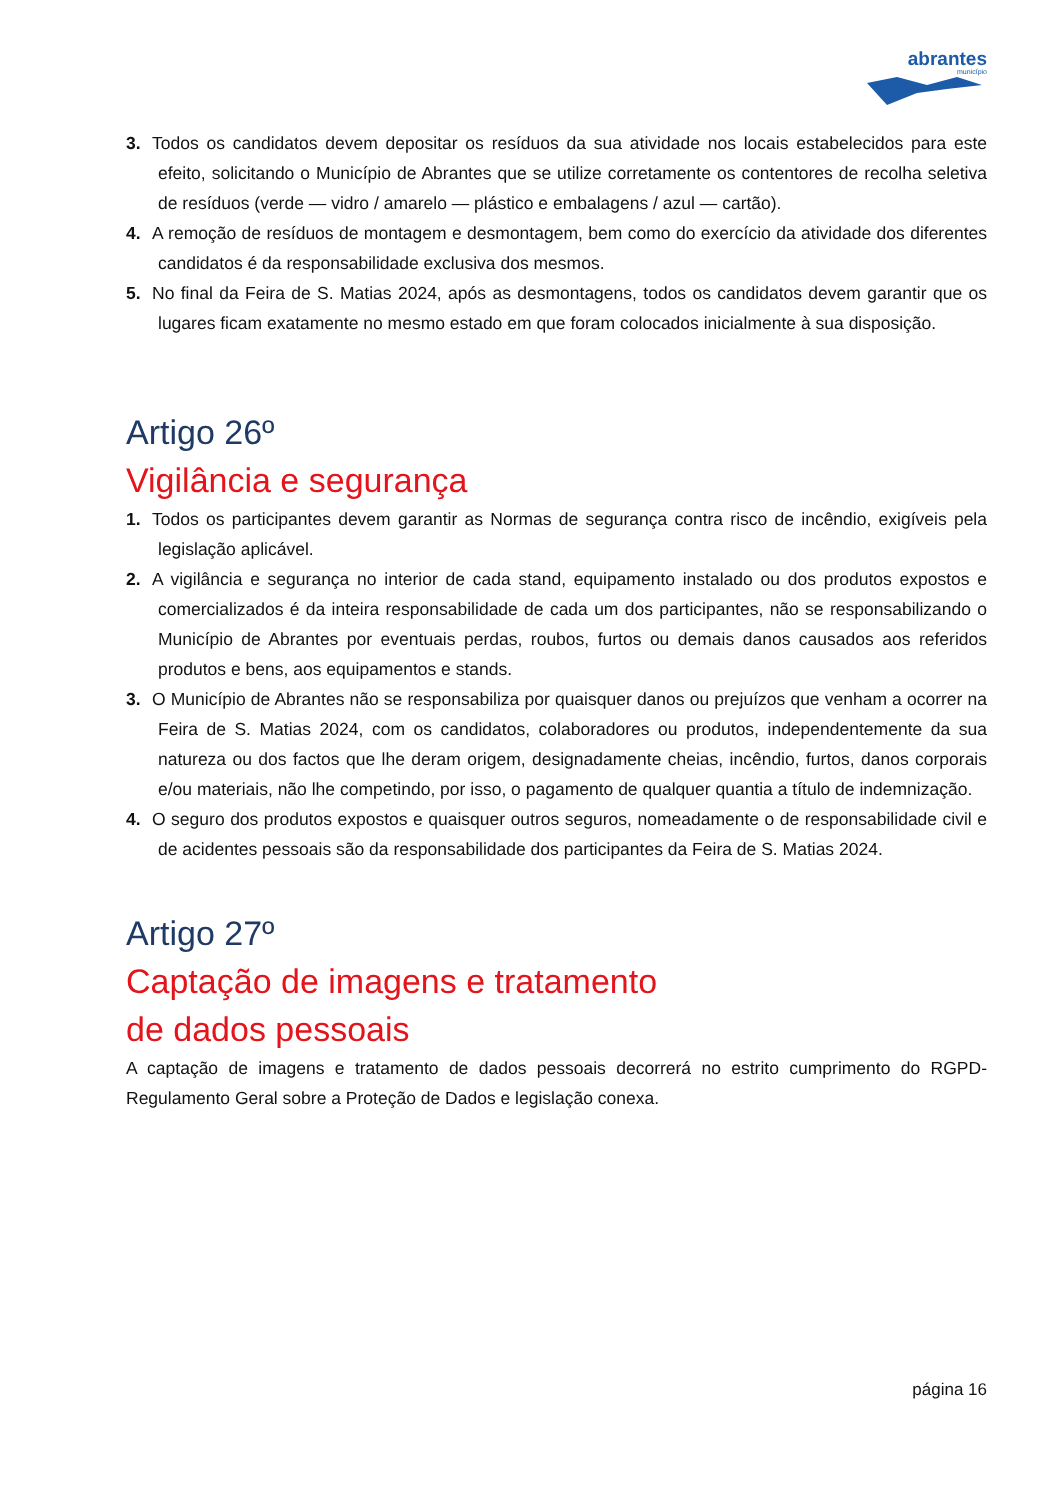abrantes
município
3. Todos os candidatos devem depositar os resíduos da sua atividade nos locais estabelecidos para este efeito, solicitando o Município de Abrantes que se utilize corretamente os contentores de recolha seletiva de resíduos (verde — vidro / amarelo — plástico e embalagens / azul — cartão).
4. A remoção de resíduos de montagem e desmontagem, bem como do exercício da atividade dos diferentes candidatos é da responsabilidade exclusiva dos mesmos.
5. No final da Feira de S. Matias 2024, após as desmontagens, todos os candidatos devem garantir que os lugares ficam exatamente no mesmo estado em que foram colocados inicialmente à sua disposição.
Artigo 26º
Vigilância e segurança
1. Todos os participantes devem garantir as Normas de segurança contra risco de incêndio, exigíveis pela legislação aplicável.
2. A vigilância e segurança no interior de cada stand, equipamento instalado ou dos produtos expostos e comercializados é da inteira responsabilidade de cada um dos participantes, não se responsabilizando o Município de Abrantes por eventuais perdas, roubos, furtos ou demais danos causados aos referidos produtos e bens, aos equipamentos e stands.
3. O Município de Abrantes não se responsabiliza por quaisquer danos ou prejuízos que venham a ocorrer na Feira de S. Matias 2024, com os candidatos, colaboradores ou produtos, independentemente da sua natureza ou dos factos que lhe deram origem, designadamente cheias, incêndio, furtos, danos corporais e/ou materiais, não lhe competindo, por isso, o pagamento de qualquer quantia a título de indemnização.
4. O seguro dos produtos expostos e quaisquer outros seguros, nomeadamente o de responsabilidade civil e de acidentes pessoais são da responsabilidade dos participantes da Feira de S. Matias 2024.
Artigo 27º
Captação de imagens e tratamento
de dados pessoais
A captação de imagens e tratamento de dados pessoais decorrerá no estrito cumprimento do RGPD- Regulamento Geral sobre a Proteção de Dados e legislação conexa.
página 16